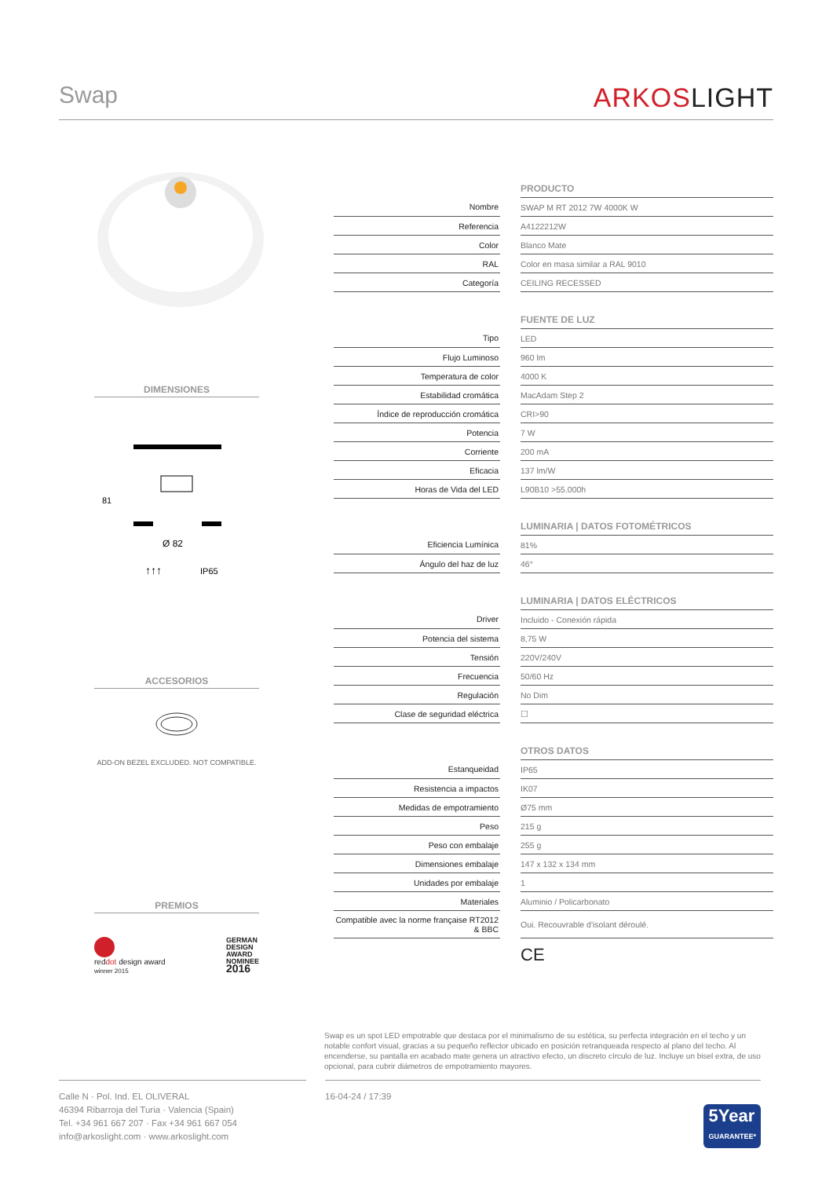Swap
ARKOSLIGHT
DIMENSIONES
81
Ø 82
↑↑↑
IP65
ACCESORIOS
ADD-ON BEZEL EXCLUDED. NOT COMPATIBLE.
PREMIOS
reddot design award
winner 2015
GERMAN
DESIGN
AWARD
NOMINEE
2016
| | | PRODUCTO |
| Nombre | | SWAP M RT 2012 7W 4000K W |
| Referencia | | A4122212W |
| Color | | Blanco Mate |
| RAL | | Color en masa similar a RAL 9010 |
| Categoría | | CEILING RECESSED |
| | | FUENTE DE LUZ |
| Tipo | | LED |
| Flujo Luminoso | | 960 lm |
| Temperatura de color | | 4000 K |
| Estabilidad cromática | | MacAdam Step 2 |
| Índice de reproducción cromática | | CRI>90 |
| Potencia | | 7 W |
| Corriente | | 200 mA |
| Eficacia | | 137 lm/W |
| Horas de Vida del LED | | L90B10 >55.000h |
| | | LUMINARIA / DATOS FOTOMÉTRICOS |
| Eficiencia Lumínica | | 81% |
| Ángulo del haz de luz | | 46° |
| | | LUMINARIA / DATOS ELÉCTRICOS |
| Driver | | Incluido - Conexión rápida |
| Potencia del sistema | | 8,75 W |
| Tensión | | 220V/240V |
| Frecuencia | | 50/60 Hz |
| Regulación | | No Dim |
| Clase de seguridad eléctrica | | ☐ |
| | | OTROS DATOS |
| Estanqueidad | | IP65 |
| Resistencia a impactos | | IK07 |
| Medidas de empotramiento | | Ø75 mm |
| Peso | | 215 g |
| Peso con embalaje | | 255 g |
| Dimensiones embalaje | | 147 x 132 x 134 mm |
| Unidades por embalaje | | 1 |
| Materiales | | Aluminio / Policarbonato |
| Compatible avec la norme française RT2012 & BBC | | Oui. Recouvrable d'isolant déroulé. |
| | | CE |
Swap es un spot LED empotrable que destaca por el minimalismo de su estética, su perfecta integración en el techo y un notable confort visual, gracias a su pequeño reflector ubicado en posición retranqueada respecto al plano del techo. Al encenderse, su pantalla en acabado mate genera un atractivo efecto, un discreto círculo de luz. Incluye un bisel extra, de uso opcional, para cubrir diámetros de empotramiento mayores.
Calle N · Pol. Ind. EL OLIVERAL
46394 Ribarroja del Turia · Valencia (Spain)
Tel. +34 961 667 207 · Fax +34 961 667 054
info@arkoslight.com · www.arkoslight.com
16-04-24 / 17:39
5Year
GUARANTEE*